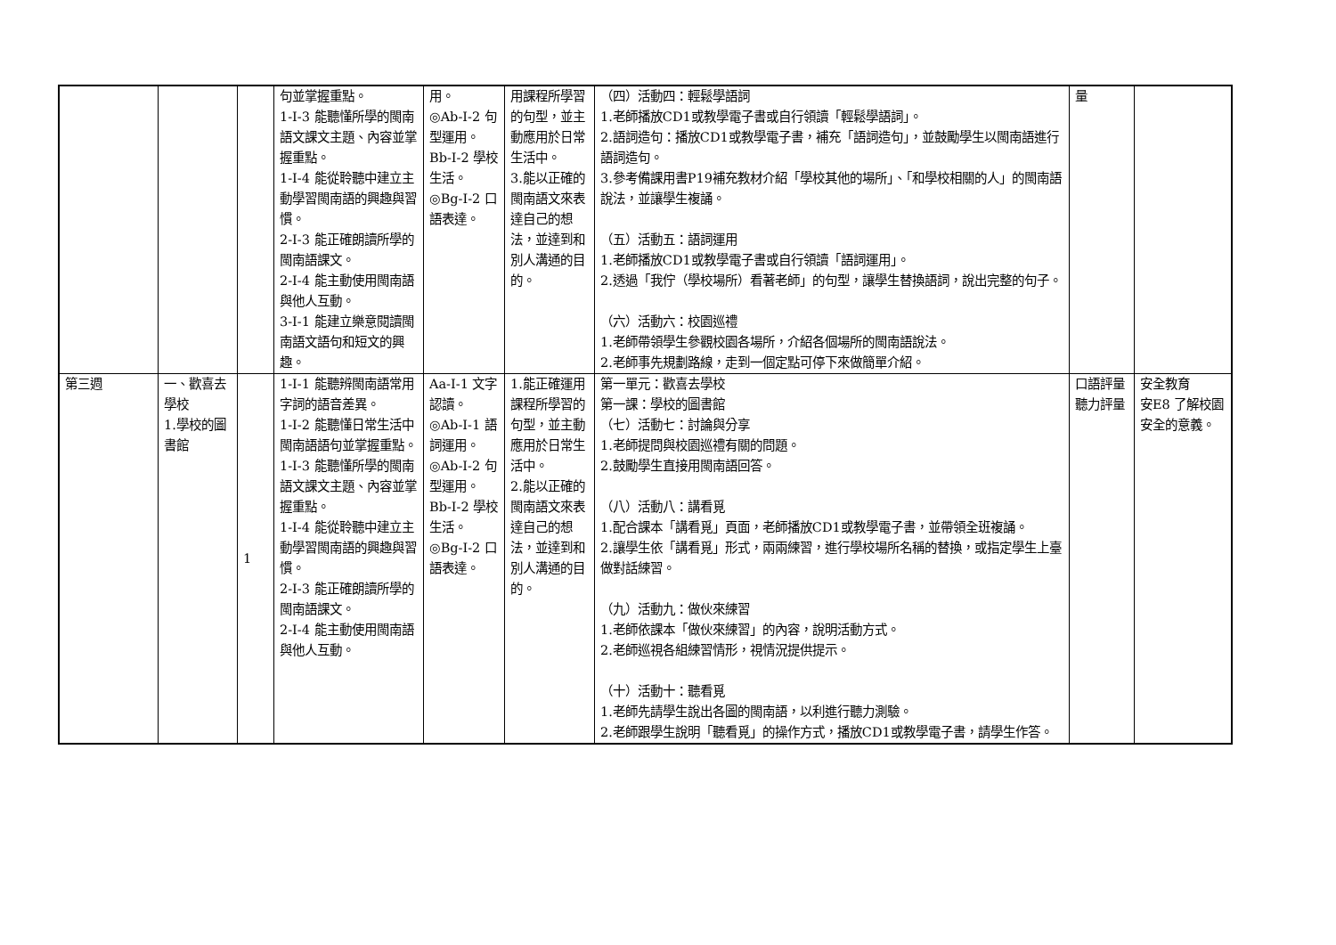| | | | 句並掌握重點。 1-Ⅰ-3 能聽懂所學的閩南語文課文主題、內容並掌握重點。 1-Ⅰ-4 能從聆聽中建立主動學習閩南語的興趣與習慣。 2-Ⅰ-3 能正確朗讀所學的閩南語課文。 2-Ⅰ-4 能主動使用閩南語與他人互動。 3-Ⅰ-1 能建立樂意閱讀閩南語文語句和短文的興趣。 | 用。 ◎Ab-Ⅰ-2 句型運用。 Bb-Ⅰ-2 學校生活。 ◎Bg-Ⅰ-2 口語表達。 | 用課程所學習的句型，並主動應用於日常生活中。 3.能以正確的閩南語文來表達自己的想法，並達到和別人溝通的目的。 | （四）活動四：輕鬆學語詞 1.老師播放CD1或教學電子書或自行領讀「輕鬆學語詞」。 2.語詞造句：播放CD1或教學電子書，補充「語詞造句」，並鼓勵學生以閩南語進行語詞造句。 3.參考備課用書P19補充教材介紹「學校其他的場所」、「和學校相關的人」的閩南語說法，並讓學生複誦。 （五）活動五：語詞運用 1.老師播放CD1或教學電子書或自行領讀「語詞運用」。 2.透過「我佇（學校場所）看著老師」的句型，讓學生替換語詞，說出完整的句子。 （六）活動六：校園巡禮 1.老師帶領學生參觀校園各場所，介紹各個場所的閩南語說法。 2.老師事先規劃路線，走到一個定點可停下來做簡單介紹。 | 量 | |
| 第三週 | 一、歡喜去學校 1.學校的圖書館 | 1 | 1-Ⅰ-1 能聽辨閩南語常用字詞的語音差異。 1-Ⅰ-2 能聽懂日常生活中閩南語語句並掌握重點。 1-Ⅰ-3 能聽懂所學的閩南語文課文主題、內容並掌握重點。 1-Ⅰ-4 能從聆聽中建立主動學習閩南語的興趣與習慣。 2-Ⅰ-3 能正確朗讀所學的閩南語課文。 2-Ⅰ-4 能主動使用閩南語與他人互動。 | Aa-Ⅰ-1 文字認讀。 ◎Ab-Ⅰ-1 語詞運用。 ◎Ab-Ⅰ-2 句型運用。 Bb-Ⅰ-2 學校生活。 ◎Bg-Ⅰ-2 口語表達。 | 1.能正確運用課程所學習的句型，並主動應用於日常生活中。 2.能以正確的閩南語文來表達自己的想法，並達到和別人溝通的目的。 | 第一單元：歡喜去學校 第一課：學校的圖書館 （七）活動七：討論與分享 1.老師提問與校園巡禮有關的問題。 2.鼓勵學生直接用閩南語回答。 （八）活動八：講看覓 1.配合課本「講看覓」頁面，老師播放CD1或教學電子書，並帶領全班複誦。 2.讓學生依「講看覓」形式，兩兩練習，進行學校場所名稱的替換，或指定學生上臺做對話練習。 （九）活動九：做伙來練習 1.老師依課本「做伙來練習」的內容，說明活動方式。 2.老師巡視各組練習情形，視情況提供提示。 （十）活動十：聽看覓 1.老師先請學生說出各圖的閩南語，以利進行聽力測驗。 2.老師跟學生說明「聽看覓」的操作方式，播放CD1或教學電子書，請學生作答。 | 口語評量 聽力評量 | 安全教育 安E8 了解校園安全的意義。 |